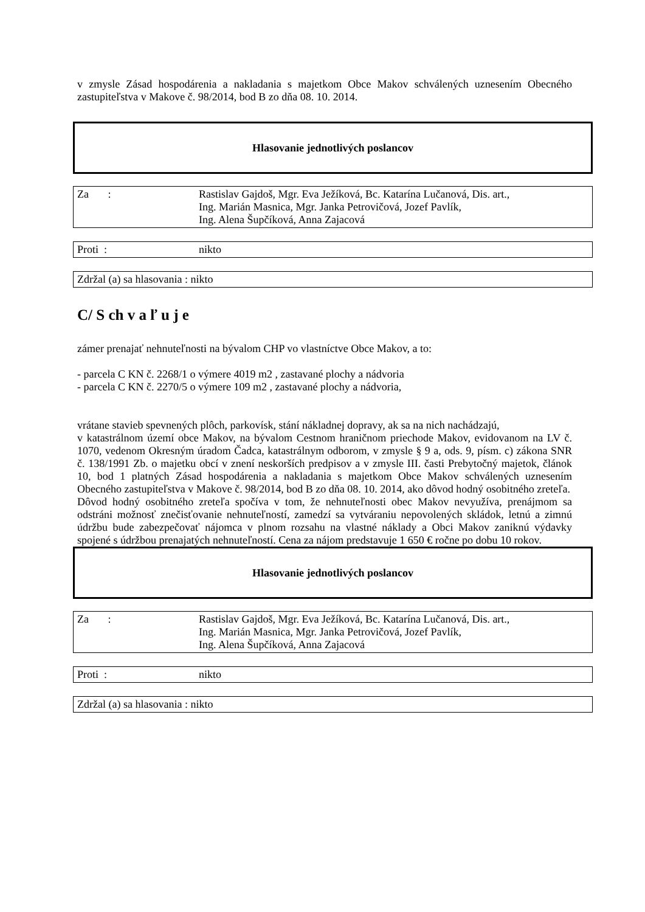v zmysle Zásad hospodárenia a nakladania s majetkom Obce Makov schválených uznesením Obecného zastupiteľstva v Makove č. 98/2014, bod B zo dňa 08. 10. 2014.
Hlasovanie jednotlivých poslancov
Za : Rastislav Gajdoš, Mgr. Eva Ježíková, Bc. Katarína Lučanová, Dis. art.,
Ing. Marián Masnica, Mgr. Janka Petrovičová, Jozef Pavlík,
Ing. Alena Šupčíková, Anna Zajacová
Proti : nikto
Zdržal (a) sa hlasovania : nikto
C/ S ch v a ľ u j e
zámer prenajať nehnuteľnosti na bývalom CHP vo vlastníctve Obce Makov, a to:
- parcela C KN č. 2268/1 o výmere 4019 m2 , zastavané plochy a nádvoria
- parcela C KN č. 2270/5 o výmere 109 m2 , zastavané plochy a nádvoria,
vrátane stavieb spevnených plôch, parkovísk, stání nákladnej dopravy, ak sa na nich nachádzajú,
v katastrálnom území obce Makov, na bývalom Cestnom hraničnom priechode Makov, evidovanom na LV č. 1070, vedenom Okresným úradom Čadca, katastrálnym odborom, v zmysle § 9 a, ods. 9, písm. c) zákona SNR č. 138/1991 Zb. o majetku obcí v znení neskorších predpisov a v zmysle III. časti Prebytočný majetok, článok 10, bod 1 platných Zásad hospodárenia a nakladania s majetkom Obce Makov schválených uznesením Obecného zastupiteľstva v Makove č. 98/2014, bod B zo dňa 08. 10. 2014, ako dôvod hodný osobitného zreteľa.
Dôvod hodný osobitného zreteľa spočíva v tom, že nehnuteľnosti obec Makov nevyužíva, prenájmom sa odstráni možnosť znečisťovanie nehnuteľností, zamedzí sa vytváraniu nepovolených skládok, letnú a zimnú údržbu bude zabezpečovať nájomca v plnom rozsahu na vlastné náklady a Obci Makov zaniknú výdavky spojené s údržbou prenajatých nehnuteľností. Cena za nájom predstavuje 1 650 € ročne po dobu 10 rokov.
Hlasovanie jednotlivých poslancov
Za : Rastislav Gajdoš, Mgr. Eva Ježíková, Bc. Katarína Lučanová, Dis. art.,
Ing. Marián Masnica, Mgr. Janka Petrovičová, Jozef Pavlík,
Ing. Alena Šupčíková, Anna Zajacová
Proti : nikto
Zdržal (a) sa hlasovania : nikto